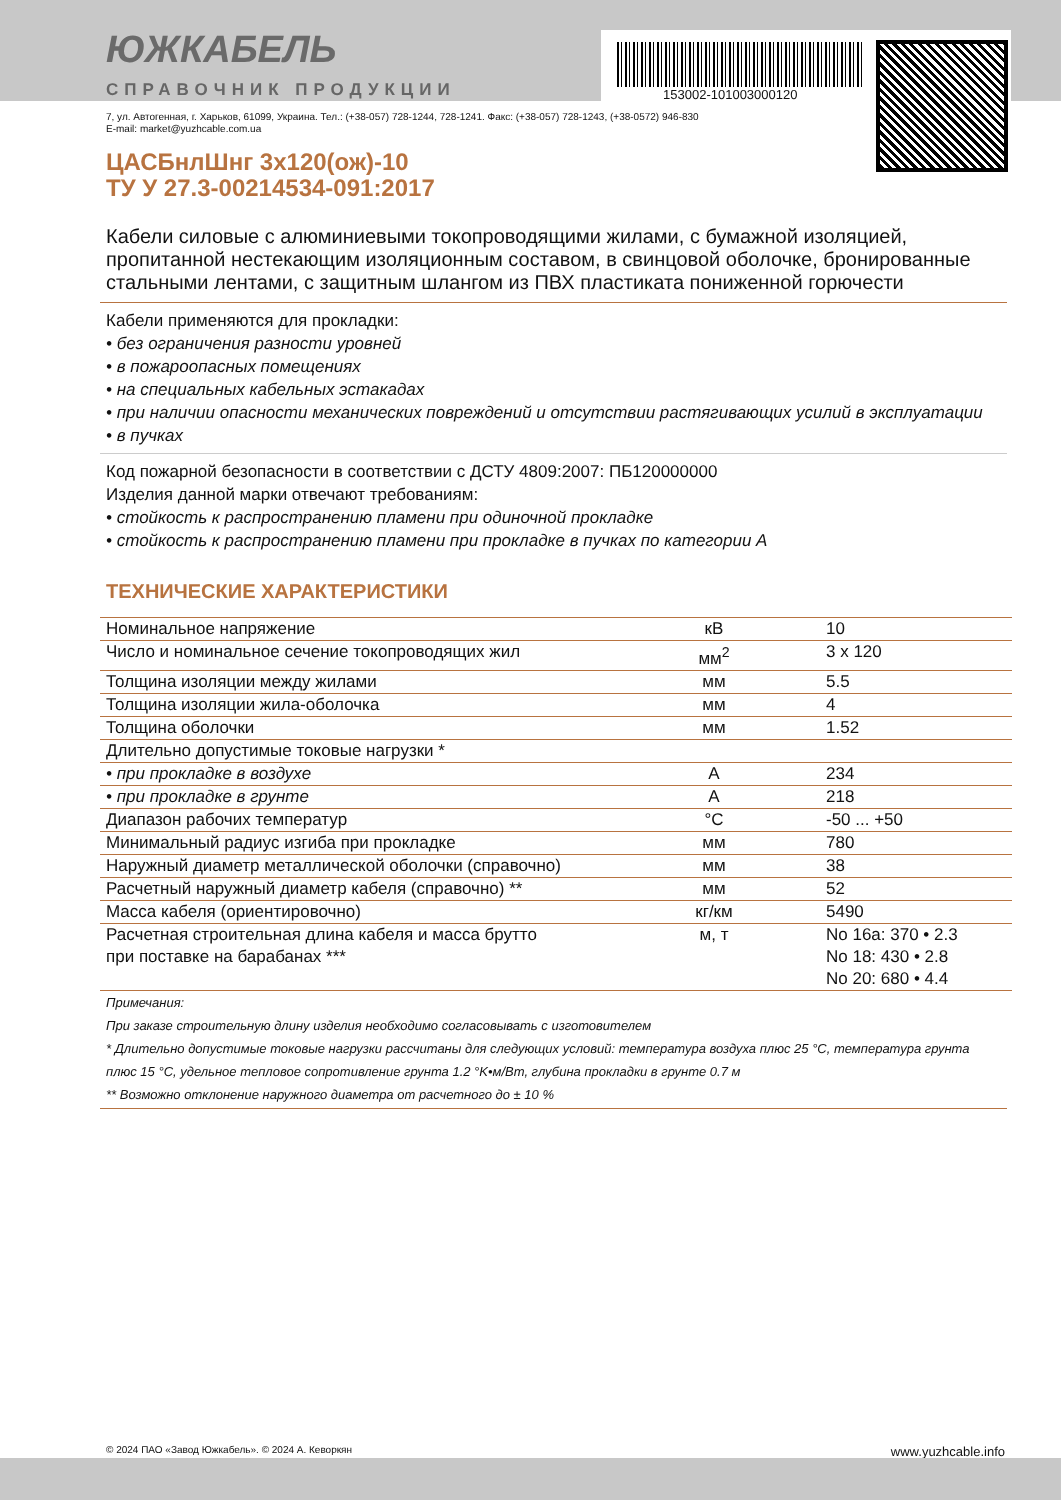ЮЖКАБЕЛЬ
СПРАВОЧНИК ПРОДУКЦИИ
153002-101003000120
7, ул. Автогенная, г. Харьков, 61099, Украина. Тел.: (+38-057) 728-1244, 728-1241. Факс: (+38-057) 728-1243, (+38-0572) 946-830
E-mail: market@yuzhcable.com.ua
ЦАСБнлШнг 3x120(ож)-10
ТУ У 27.3-00214534-091:2017
Кабели силовые с алюминиевыми токопроводящими жилами, с бумажной изоляцией, пропитанной нестекающим изоляционным составом, в свинцовой оболочке, бронированные стальными лентами, с защитным шлангом из ПВХ пластиката пониженной горючести
Кабели применяются для прокладки:
• без ограничения разности уровней
• в пожароопасных помещениях
• на специальных кабельных эстакадах
• при наличии опасности механических повреждений и отсутствии растягивающих усилий в эксплуатации
• в пучках
Код пожарной безопасности в соответствии с ДСТУ 4809:2007: ПБ120000000
Изделия данной марки отвечают требованиям:
• стойкость к распространению пламени при одиночной прокладке
• стойкость к распространению пламени при прокладке в пучках по категории А
ТЕХНИЧЕСКИЕ ХАРАКТЕРИСТИКИ
| Номинальное напряжение | кВ | 10 |
| Число и номинальное сечение токопроводящих жил | мм<sup>2</sup> | 3 x 120 |
| Толщина изоляции между жилами | мм | 5.5 |
| Толщина изоляции жила-оболочка | мм | 4 |
| Толщина оболочки | мм | 1.52 |
| Длительно допустимые токовые нагрузки * | | |
| • при прокладке в воздухе | А | 234 |
| • при прокладке в грунте | А | 218 |
| Диапазон рабочих температур | °C | -50 ... +50 |
| Минимальный радиус изгиба при прокладке | мм | 780 |
| Наружный диаметр металлической оболочки (справочно) | мм | 38 |
| Расчетный наружный диаметр кабеля (справочно) ** | мм | 52 |
| Масса кабеля (ориентировочно) | кг/км | 5490 |
| Расчетная строительная длина кабеля и масса брутто при поставке на барабанах *** | м, т | No 16a: 370 • 2.3 No 18: 430 • 2.8 No 20: 680 • 4.4 |
Примечания:
При заказе строительную длину изделия необходимо согласовывать с изготовителем
* Длительно допустимые токовые нагрузки рассчитаны для следующих условий: температура воздуха плюс 25 °C, температура грунта плюс 15 °C, удельное тепловое сопротивление грунта 1.2 °K•м/Вт, глубина прокладки в грунте 0.7 м
** Возможно отклонение наружного диаметра от расчетного до ± 10 %
© 2024 ПАО «Завод Южкабель». © 2024 А. Кеворкян www.yuzhcable.info